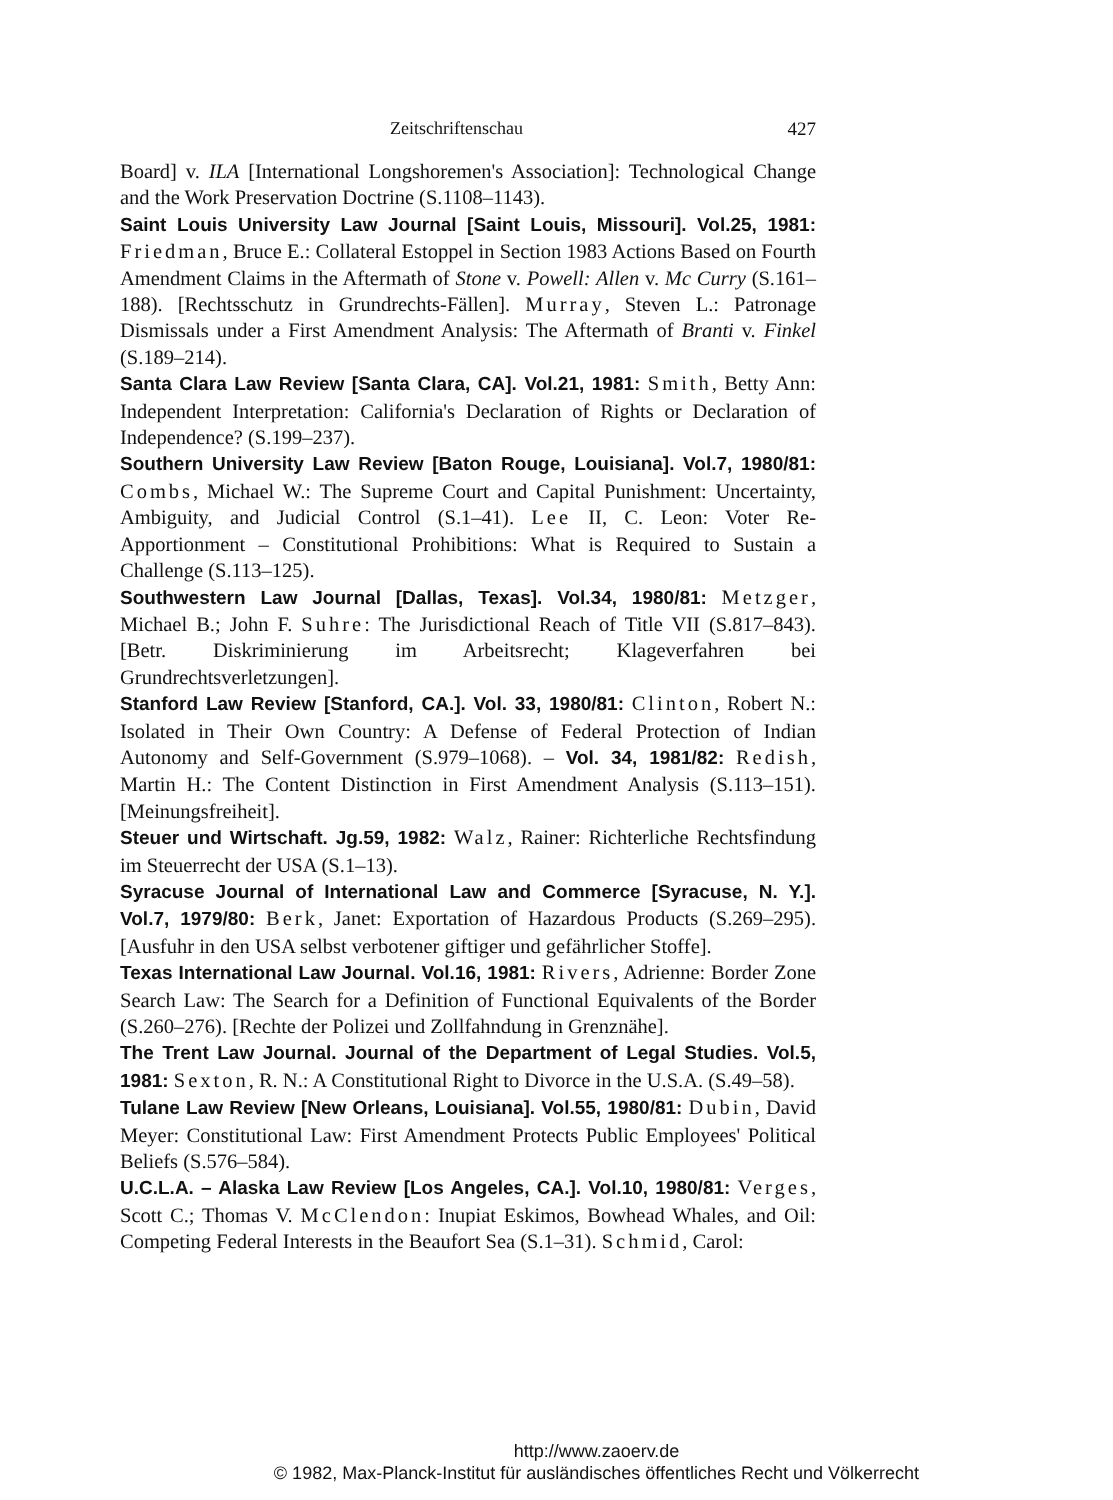Zeitschriftenschau 427
Board] v. ILA [International Longshoremen's Association]: Technological Change and the Work Preservation Doctrine (S.1108–1143).
Saint Louis University Law Journal [Saint Louis, Missouri]. Vol.25, 1981: Friedman, Bruce E.: Collateral Estoppel in Section 1983 Actions Based on Fourth Amendment Claims in the Aftermath of Stone v. Powell: Allen v. Mc Curry (S.161–188). [Rechtsschutz in Grundrechts-Fällen]. Murray, Steven L.: Patronage Dismissals under a First Amendment Analysis: The Aftermath of Branti v. Finkel (S.189–214).
Santa Clara Law Review [Santa Clara, CA]. Vol.21, 1981: Smith, Betty Ann: Independent Interpretation: California's Declaration of Rights or Declaration of Independence? (S.199–237).
Southern University Law Review [Baton Rouge, Louisiana]. Vol.7, 1980/81: Combs, Michael W.: The Supreme Court and Capital Punishment: Uncertainty, Ambiguity, and Judicial Control (S.1–41). Lee II, C. Leon: Voter Re-Apportionment – Constitutional Prohibitions: What is Required to Sustain a Challenge (S.113–125).
Southwestern Law Journal [Dallas, Texas]. Vol.34, 1980/81: Metzger, Michael B.; John F. Suhre: The Jurisdictional Reach of Title VII (S.817–843). [Betr. Diskriminierung im Arbeitsrecht; Klageverfahren bei Grundrechtsverletzungen].
Stanford Law Review [Stanford, CA.]. Vol. 33, 1980/81: Clinton, Robert N.: Isolated in Their Own Country: A Defense of Federal Protection of Indian Autonomy and Self-Government (S.979–1068). – Vol. 34, 1981/82: Redish, Martin H.: The Content Distinction in First Amendment Analysis (S.113–151). [Meinungsfreiheit].
Steuer und Wirtschaft. Jg.59, 1982: Walz, Rainer: Richterliche Rechtsfindung im Steuerrecht der USA (S.1–13).
Syracuse Journal of International Law and Commerce [Syracuse, N. Y.]. Vol.7, 1979/80: Berk, Janet: Exportation of Hazardous Products (S.269–295). [Ausfuhr in den USA selbst verbotener giftiger und gefährlicher Stoffe].
Texas International Law Journal. Vol.16, 1981: Rivers, Adrienne: Border Zone Search Law: The Search for a Definition of Functional Equivalents of the Border (S.260–276). [Rechte der Polizei und Zollfahndung in Grenznähe].
The Trent Law Journal. Journal of the Department of Legal Studies. Vol.5, 1981: Sexton, R. N.: A Constitutional Right to Divorce in the U.S.A. (S.49–58).
Tulane Law Review [New Orleans, Louisiana]. Vol.55, 1980/81: Dubin, David Meyer: Constitutional Law: First Amendment Protects Public Employees' Political Beliefs (S.576–584).
U.C.L.A. – Alaska Law Review [Los Angeles, CA.]. Vol.10, 1980/81: Verges, Scott C.; Thomas V. McClendon: Inupiat Eskimos, Bowhead Whales, and Oil: Competing Federal Interests in the Beaufort Sea (S.1–31). Schmid, Carol:
http://www.zaoerv.de
© 1982, Max-Planck-Institut für ausländisches öffentliches Recht und Völkerrecht